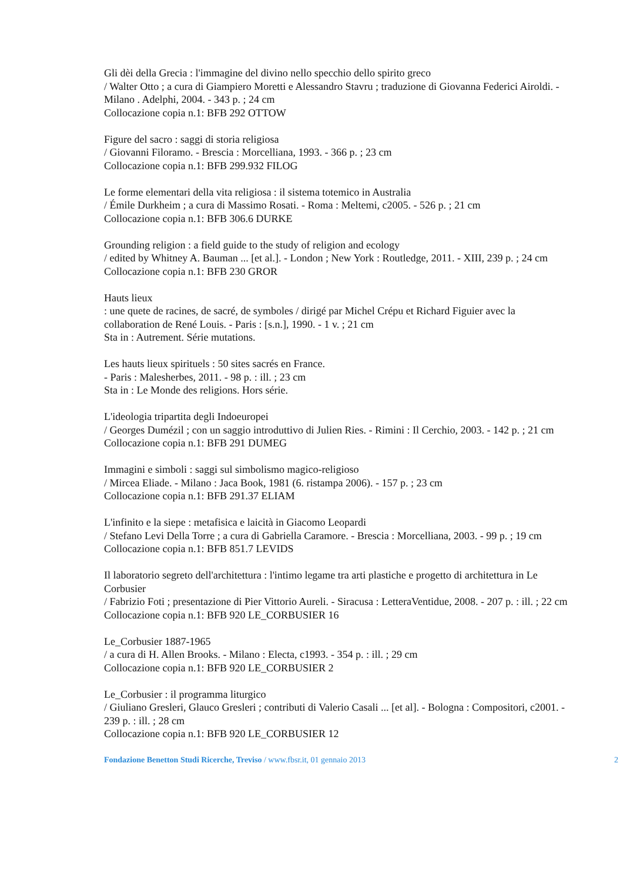Gli dèi della Grecia : l'immagine del divino nello specchio dello spirito greco
/ Walter Otto ; a cura di Giampiero Moretti e Alessandro Stavru ; traduzione di Giovanna Federici Airoldi. - Milano . Adelphi, 2004. - 343 p. ; 24 cm
Collocazione copia n.1: BFB 292 OTTOW
Figure del sacro : saggi di storia religiosa
/ Giovanni Filoramo. - Brescia : Morcelliana, 1993. - 366 p. ; 23 cm
Collocazione copia n.1: BFB 299.932 FILOG
Le forme elementari della vita religiosa : il sistema totemico in Australia
/ Émile Durkheim ; a cura di Massimo Rosati. - Roma : Meltemi, c2005. - 526 p. ; 21 cm
Collocazione copia n.1: BFB 306.6 DURKE
Grounding religion : a field guide to the study of religion and ecology
/ edited by Whitney A. Bauman ... [et al.]. - London ; New York : Routledge, 2011. - XIII, 239 p. ; 24 cm
Collocazione copia n.1: BFB 230 GROR
Hauts lieux
: une quete de racines, de sacré, de symboles / dirigé par Michel Crépu et Richard Figuier avec la collaboration de René Louis. - Paris : [s.n.], 1990. - 1 v. ; 21 cm
Sta in : Autrement. Série mutations.
Les hauts lieux spirituels : 50 sites sacrés en France.
- Paris : Malesherbes, 2011. - 98 p. : ill. ; 23 cm
Sta in : Le Monde des religions. Hors série.
L'ideologia tripartita degli Indoeuropei
/ Georges Dumézil ; con un saggio introduttivo di Julien Ries. - Rimini : Il Cerchio, 2003. - 142 p. ; 21 cm
Collocazione copia n.1: BFB 291 DUMEG
Immagini e simboli : saggi sul simbolismo magico-religioso
/ Mircea Eliade. - Milano : Jaca Book, 1981 (6. ristampa 2006). - 157 p. ; 23 cm
Collocazione copia n.1: BFB 291.37 ELIAM
L'infinito e la siepe : metafisica e laicità in Giacomo Leopardi
/ Stefano Levi Della Torre ; a cura di Gabriella Caramore. - Brescia : Morcelliana, 2003. - 99 p. ; 19 cm
Collocazione copia n.1: BFB 851.7 LEVIDS
Il laboratorio segreto dell'architettura : l'intimo legame tra arti plastiche e progetto di architettura in Le Corbusier
/ Fabrizio Foti ; presentazione di Pier Vittorio Aureli. - Siracusa : LetteraVentidue, 2008. - 207 p. : ill. ; 22 cm
Collocazione copia n.1: BFB 920 LE_CORBUSIER 16
Le_Corbusier 1887-1965
/ a cura di H. Allen Brooks. - Milano : Electa, c1993. - 354 p. : ill. ; 29 cm
Collocazione copia n.1: BFB 920 LE_CORBUSIER 2
Le_Corbusier : il programma liturgico
/ Giuliano Gresleri, Glauco Gresleri ; contributi di Valerio Casali ... [et al]. - Bologna : Compositori, c2001. - 239 p. : ill. ; 28 cm
Collocazione copia n.1: BFB 920 LE_CORBUSIER 12
Fondazione Benetton Studi Ricerche, Treviso / www.fbsr.it, 01 gennaio 2013 2